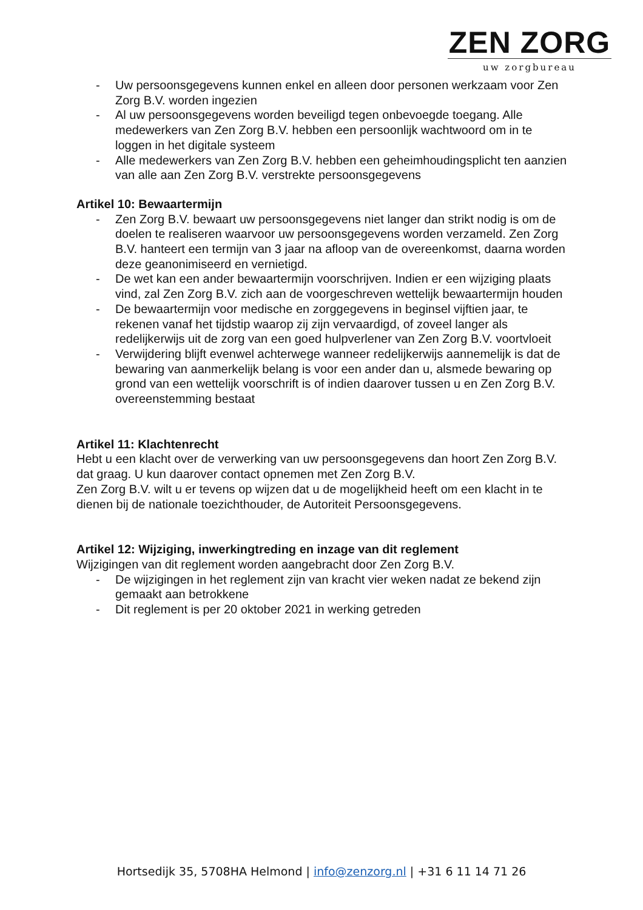ZEN ZORG
uw zorgbureau
- Uw persoonsgegevens kunnen enkel en alleen door personen werkzaam voor Zen Zorg B.V. worden ingezien
- Al uw persoonsgegevens worden beveiligd tegen onbevoegde toegang. Alle medewerkers van Zen Zorg B.V. hebben een persoonlijk wachtwoord om in te loggen in het digitale systeem
- Alle medewerkers van Zen Zorg B.V. hebben een geheimhoudingsplicht ten aanzien van alle aan Zen Zorg B.V. verstrekte persoonsgegevens
Artikel 10: Bewaartermijn
- Zen Zorg B.V. bewaart uw persoonsgegevens niet langer dan strikt nodig is om de doelen te realiseren waarvoor uw persoonsgegevens worden verzameld. Zen Zorg B.V. hanteert een termijn van 3 jaar na afloop van de overeenkomst, daarna worden deze geanonimiseerd en vernietigd.
- De wet kan een ander bewaartermijn voorschrijven. Indien er een wijziging plaats vind, zal Zen Zorg B.V. zich aan de voorgeschreven wettelijk bewaartermijn houden
- De bewaartermijn voor medische en zorggegevens in beginsel vijftien jaar, te rekenen vanaf het tijdstip waarop zij zijn vervaardigd, of zoveel langer als redelijkerwijs uit de zorg van een goed hulpverlener van Zen Zorg B.V. voortvloeit
- Verwijdering blijft evenwel achterwege wanneer redelijkerwijs aannemelijk is dat de bewaring van aanmerkelijk belang is voor een ander dan u, alsmede bewaring op grond van een wettelijk voorschrift is of indien daarover tussen u en Zen Zorg B.V. overeenstemming bestaat
Artikel 11: Klachtenrecht
Hebt u een klacht over de verwerking van uw persoonsgegevens dan hoort Zen Zorg B.V. dat graag. U kun daarover contact opnemen met Zen Zorg B.V.
Zen Zorg B.V. wilt u er tevens op wijzen dat u de mogelijkheid heeft om een klacht in te dienen bij de nationale toezichthouder, de Autoriteit Persoonsgegevens.
Artikel 12: Wijziging, inwerkingtreding en inzage van dit reglement
Wijzigingen van dit reglement worden aangebracht door Zen Zorg B.V.
- De wijzigingen in het reglement zijn van kracht vier weken nadat ze bekend zijn gemaakt aan betrokkene
- Dit reglement is per 20 oktober 2021 in werking getreden
Hortsedijk 35, 5708HA Helmond | info@zenzorg.nl | +31 6 11 14 71 26